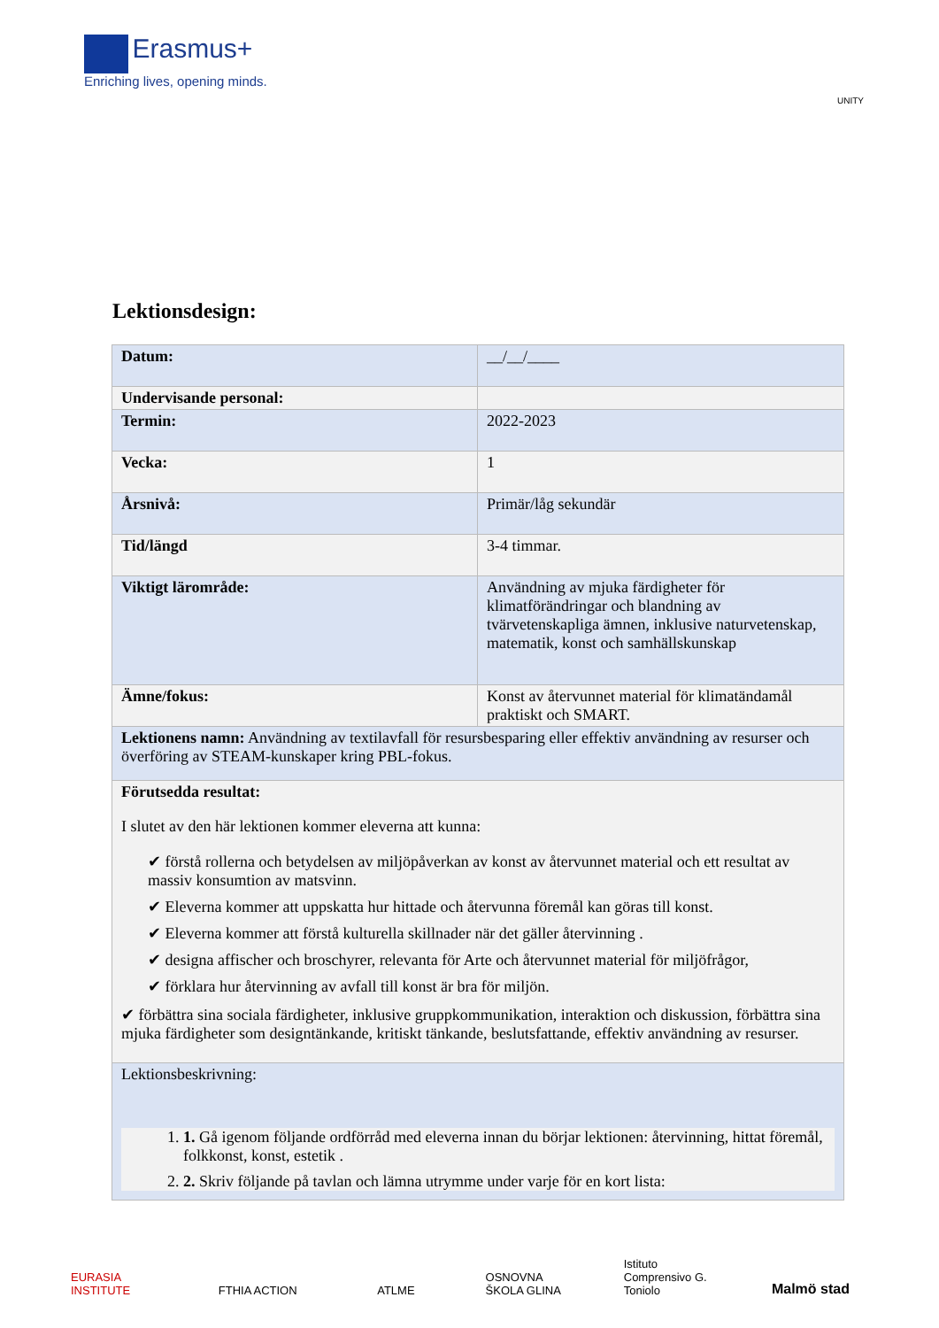Erasmus+
Enriching lives, opening minds.
UNITY
Lektionsdesign:
| Datum: | __/__/____ |
| Undervisande personal: | |
| Termin: | 2022-2023 |
| Vecka: | 1 |
| Årsnivå: | Primär/låg sekundär |
| Tid/längd | 3-4 timmar. |
| Viktigt lärområde: | Användning av mjuka färdigheter för klimatförändringar och blandning av tvärvetenskapliga ämnen, inklusive naturvetenskap, matematik, konst och samhällskunskap |
| Ämne/fokus: | Konst av återvunnet material för klimatändamål praktiskt och SMART. |
| Lektionens namn: Användning av textilavfall för resursbesparing eller effektiv användning av resurser och överföring av STEAM-kunskaper kring PBL-fokus. | |
| Förutsedda resultat: I slutet av den här lektionen kommer eleverna att kunna: ✔ förstå rollerna och betydelsen av miljöpåverkan av konst av återvunnet material och ett resultat av massiv konsumtion av matsvinn. ✔ Eleverna kommer att uppskatta hur hittade och återvunna föremål kan göras till konst. ✔ Eleverna kommer att förstå kulturella skillnader när det gäller återvinning . ✔ designa affischer och broschyrer, relevanta för Arte och återvunnet material för miljöfrågor, ✔ förklara hur återvinning av avfall till konst är bra för miljön. ✔ förbättra sina sociala färdigheter, inklusive gruppkommunikation, interaktion och diskussion, förbättra sina mjuka färdigheter som designtänkande, kritiskt tänkande, beslutsfattande, effektiv användning av resurser. | |
| Lektionsbeskrivning: 1. 1. Gå igenom följande ordförråd med eleverna innan du börjar lektionen: återvinning, hittat föremål, folkkonst, konst, estetik . 2. 2. Skriv följande på tavlan och lämna utrymme under varje för en kort lista: | |
EURASIA INSTITUTE
FTHIA ACTION ATLME
OSNOVNA ŠKOLA GLINA
Istituto Comprensivo G. Toniolo
Malmö stad